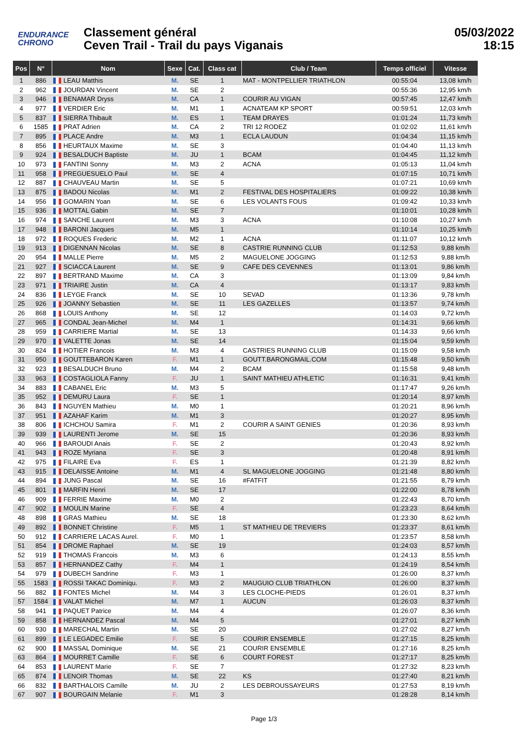ENDURANCE
CHRONO
Classement général
Ceven Trail - Trail du pays Viganais
05/03/2022
18:15
| Pos | N° | Nom | Sexe | Cat. | Class cat | Club / Team | Temps officiel | Vitesse |
| --- | --- | --- | --- | --- | --- | --- | --- | --- |
| 1 | 886 | LEAU Matthis | M. | SE | 1 | MAT - MONTPELLIER TRIATHLON | 00:55:04 | 13,08 km/h |
| 2 | 962 | JOURDAN Vincent | M. | SE | 2 | | 00:55:36 | 12,95 km/h |
| 3 | 946 | BENAMAR Dryss | M. | CA | 1 | COURIR AU VIGAN | 00:57:45 | 12,47 km/h |
| 4 | 977 | VERDIER Eric | M. | M1 | 1 | ACNATEAM KP SPORT | 00:59:51 | 12,03 km/h |
| 5 | 837 | SIERRA Thibault | M. | ES | 1 | TEAM DRAYES | 01:01:24 | 11,73 km/h |
| 6 | 1585 | PRAT Adrien | M. | CA | 2 | TRI 12 RODEZ | 01:02:02 | 11,61 km/h |
| 7 | 895 | PLACE Andre | M. | M3 | 1 | ECLA LAUDUN | 01:04:34 | 11,15 km/h |
| 8 | 856 | HEURTAUX Maxime | M. | SE | 3 | | 01:04:40 | 11,13 km/h |
| 9 | 924 | BESALDUCH Baptiste | M. | JU | 1 | BCAM | 01:04:45 | 11,12 km/h |
| 10 | 973 | FANTINI Sonny | M. | M3 | 2 | ACNA | 01:05:13 | 11,04 km/h |
| 11 | 958 | PREGUESUELO Paul | M. | SE | 4 | | 01:07:15 | 10,71 km/h |
| 12 | 887 | CHAUVEAU Martin | M. | SE | 5 | | 01:07:21 | 10,69 km/h |
| 13 | 875 | BADOU Nicolas | M. | M1 | 2 | FESTIVAL DES HOSPITALIERS | 01:09:22 | 10,38 km/h |
| 14 | 956 | GOMARIN Yoan | M. | SE | 6 | LES VOLANTS FOUS | 01:09:42 | 10,33 km/h |
| 15 | 936 | MOTTAL Gabin | M. | SE | 7 | | 01:10:01 | 10,28 km/h |
| 16 | 974 | SANCHE Laurent | M. | M3 | 3 | ACNA | 01:10:08 | 10,27 km/h |
| 17 | 948 | BARONI Jacques | M. | M5 | 1 | | 01:10:14 | 10,25 km/h |
| 18 | 972 | ROQUES Frederic | M. | M2 | 1 | ACNA | 01:11:07 | 10,12 km/h |
| 19 | 913 | DIGENNAN Nicolas | M. | SE | 8 | CASTRIE RUNNING CLUB | 01:12:53 | 9,88 km/h |
| 20 | 954 | MALLE Pierre | M. | M5 | 2 | MAGUELONE JOGGING | 01:12:53 | 9,88 km/h |
| 21 | 927 | SCIACCA Laurent | M. | SE | 9 | CAFE DES CEVENNES | 01:13:01 | 9,86 km/h |
| 22 | 897 | BERTRAND Maxime | M. | CA | 3 | | 01:13:09 | 9,84 km/h |
| 23 | 971 | TRIAIRE Justin | M. | CA | 4 | | 01:13:17 | 9,83 km/h |
| 24 | 836 | LEYGE Franck | M. | SE | 10 | SEVAD | 01:13:36 | 9,78 km/h |
| 25 | 926 | JOANNY Sebastien | M. | SE | 11 | LES GAZELLES | 01:13:57 | 9,74 km/h |
| 26 | 868 | LOUIS Anthony | M. | SE | 12 | | 01:14:03 | 9,72 km/h |
| 27 | 965 | CONDAL Jean-Michel | M. | M4 | 1 | | 01:14:31 | 9,66 km/h |
| 28 | 959 | CARRIERE Martial | M. | SE | 13 | | 01:14:33 | 9,66 km/h |
| 29 | 970 | VALETTE Jonas | M. | SE | 14 | | 01:15:04 | 9,59 km/h |
| 30 | 824 | HOTIER Francois | M. | M3 | 4 | CASTRIES RUNNING CLUB | 01:15:09 | 9,58 km/h |
| 31 | 950 | GOUTTEBARON Karen | F. | M1 | 1 | GOUTT.BARONGMAIL.COM | 01:15:48 | 9,50 km/h |
| 32 | 923 | BESALDUCH Bruno | M. | M4 | 2 | BCAM | 01:15:58 | 9,48 km/h |
| 33 | 963 | COSTAGLIOLA Fanny | F. | JU | 1 | SAINT MATHIEU ATHLETIC | 01:16:31 | 9,41 km/h |
| 34 | 883 | CABANEL Eric | M. | M3 | 5 | | 01:17:47 | 9,26 km/h |
| 35 | 952 | DEMURU Laura | F. | SE | 1 | | 01:20:14 | 8,97 km/h |
| 36 | 843 | NGUYEN Mathieu | M. | M0 | 1 | | 01:20:21 | 8,96 km/h |
| 37 | 951 | AZAHAF Karim | M. | M1 | 3 | | 01:20:27 | 8,95 km/h |
| 38 | 806 | ICHCHOU Samira | F. | M1 | 2 | COURIR A SAINT GENIES | 01:20:36 | 8,93 km/h |
| 39 | 939 | LAURENTI Jerome | M. | SE | 15 | | 01:20:36 | 8,93 km/h |
| 40 | 966 | BAROUDI Anais | F. | SE | 2 | | 01:20:43 | 8,92 km/h |
| 41 | 943 | ROZE Myriana | F. | SE | 3 | | 01:20:48 | 8,91 km/h |
| 42 | 975 | FILAIRE Eva | F. | ES | 1 | | 01:21:39 | 8,82 km/h |
| 43 | 915 | DELAISSE Antoine | M. | M1 | 4 | SL MAGUELONE JOGGING | 01:21:48 | 8,80 km/h |
| 44 | 894 | JUNG Pascal | M. | SE | 16 | #FATFIT | 01:21:55 | 8,79 km/h |
| 45 | 801 | MARFIN Henri | M. | SE | 17 | | 01:22:00 | 8,78 km/h |
| 46 | 909 | FERRIE Maxime | M. | M0 | 2 | | 01:22:43 | 8,70 km/h |
| 47 | 902 | MOULIN Marine | F. | SE | 4 | | 01:23:23 | 8,64 km/h |
| 48 | 898 | GRAS Mathieu | M. | SE | 18 | | 01:23:30 | 8,62 km/h |
| 49 | 892 | BONNET Christine | F. | M5 | 1 | ST MATHIEU DE TREVIERS | 01:23:37 | 8,61 km/h |
| 50 | 912 | CARRIERE LACAS Aurel. | F. | M0 | 1 | | 01:23:57 | 8,58 km/h |
| 51 | 854 | DROME Raphael | M. | SE | 19 | | 01:24:03 | 8,57 km/h |
| 52 | 919 | THOMAS Francois | M. | M3 | 6 | | 01:24:13 | 8,55 km/h |
| 53 | 857 | HERNANDEZ Cathy | F. | M4 | 1 | | 01:24:19 | 8,54 km/h |
| 54 | 979 | DUBECH Sandrine | F. | M3 | 1 | | 01:26:00 | 8,37 km/h |
| 55 | 1583 | ROSSI TAKAC Dominiqu. | F. | M3 | 2 | MAUGUIO CLUB TRIATHLON | 01:26:00 | 8,37 km/h |
| 56 | 882 | FONTES Michel | M. | M4 | 3 | LES CLOCHE-PIEDS | 01:26:01 | 8,37 km/h |
| 57 | 1584 | VALAT Michel | M. | M7 | 1 | AUCUN | 01:26:03 | 8,37 km/h |
| 58 | 941 | PAQUET Patrice | M. | M4 | 4 | | 01:26:07 | 8,36 km/h |
| 59 | 858 | HERNANDEZ Pascal | M. | M4 | 5 | | 01:27:01 | 8,27 km/h |
| 60 | 930 | MARECHAL Martin | M. | SE | 20 | | 01:27:02 | 8,27 km/h |
| 61 | 899 | LE LEGADEC Emilie | F. | SE | 5 | COURIR ENSEMBLE | 01:27:15 | 8,25 km/h |
| 62 | 900 | MASSAL Dominique | M. | SE | 21 | COURIR ENSEMBLE | 01:27:16 | 8,25 km/h |
| 63 | 864 | MOURRET Camille | F. | SE | 6 | COURT FOREST | 01:27:17 | 8,25 km/h |
| 64 | 853 | LAURENT Marie | F. | SE | 7 | | 01:27:32 | 8,23 km/h |
| 65 | 874 | LENOIR Thomas | M. | SE | 22 | KS | 01:27:40 | 8,21 km/h |
| 66 | 832 | BARTHALOIS Camille | M. | JU | 2 | LES DEBROUSSAYEURS | 01:27:53 | 8,19 km/h |
| 67 | 907 | BOURGAIN Melanie | F. | M1 | 3 | | 01:28:28 | 8,14 km/h |
Page 1/3